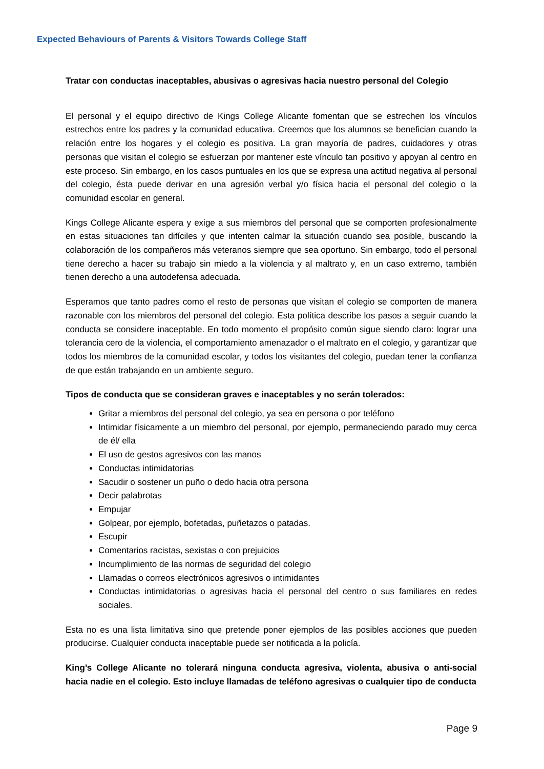Expected Behaviours of Parents & Visitors Towards College Staff
Tratar con conductas inaceptables, abusivas o agresivas hacia nuestro personal del Colegio
El personal y el equipo directivo de Kings College Alicante fomentan que se estrechen los vínculos estrechos entre los padres y la comunidad educativa. Creemos que los alumnos se benefician cuando la relación entre los hogares y el colegio es positiva. La gran mayoría de padres, cuidadores y otras personas que visitan el colegio se esfuerzan por mantener este vínculo tan positivo y apoyan al centro en este proceso. Sin embargo, en los casos puntuales en los que se expresa una actitud negativa al personal del colegio, ésta puede derivar en una agresión verbal y/o física hacia el personal del colegio o la comunidad escolar en general.
Kings College Alicante espera y exige a sus miembros del personal que se comporten profesionalmente en estas situaciones tan difíciles y que intenten calmar la situación cuando sea posible, buscando la colaboración de los compañeros más veteranos siempre que sea oportuno. Sin embargo, todo el personal tiene derecho a hacer su trabajo sin miedo a la violencia y al maltrato y, en un caso extremo, también tienen derecho a una autodefensa adecuada.
Esperamos que tanto padres como el resto de personas que visitan el colegio se comporten de manera razonable con los miembros del personal del colegio. Esta política describe los pasos a seguir cuando la conducta se considere inaceptable. En todo momento el propósito común sigue siendo claro: lograr una tolerancia cero de la violencia, el comportamiento amenazador o el maltrato en el colegio, y garantizar que todos los miembros de la comunidad escolar, y todos los visitantes del colegio, puedan tener la confianza de que están trabajando en un ambiente seguro.
Tipos de conducta que se consideran graves e inaceptables y no serán tolerados:
Gritar a miembros del personal del colegio, ya sea en persona o por teléfono
Intimidar físicamente a un miembro del personal, por ejemplo, permaneciendo parado muy cerca de él/ ella
El uso de gestos agresivos con las manos
Conductas intimidatorias
Sacudir o sostener un puño o dedo hacia otra persona
Decir palabrotas
Empujar
Golpear, por ejemplo, bofetadas, puñetazos o patadas.
Escupir
Comentarios racistas, sexistas o con prejuicios
Incumplimiento de las normas de seguridad del colegio
Llamadas o correos electrónicos agresivos o intimidantes
Conductas intimidatorias o agresivas hacia el personal del centro o sus familiares en redes sociales.
Esta no es una lista limitativa sino que pretende poner ejemplos de las posibles acciones que pueden producirse. Cualquier conducta inaceptable puede ser notificada a la policía.
King’s College Alicante no tolerará ninguna conducta agresiva, violenta, abusiva o anti-social hacia nadie en el colegio. Esto incluye llamadas de teléfono agresivas o cualquier tipo de conducta
Page 9